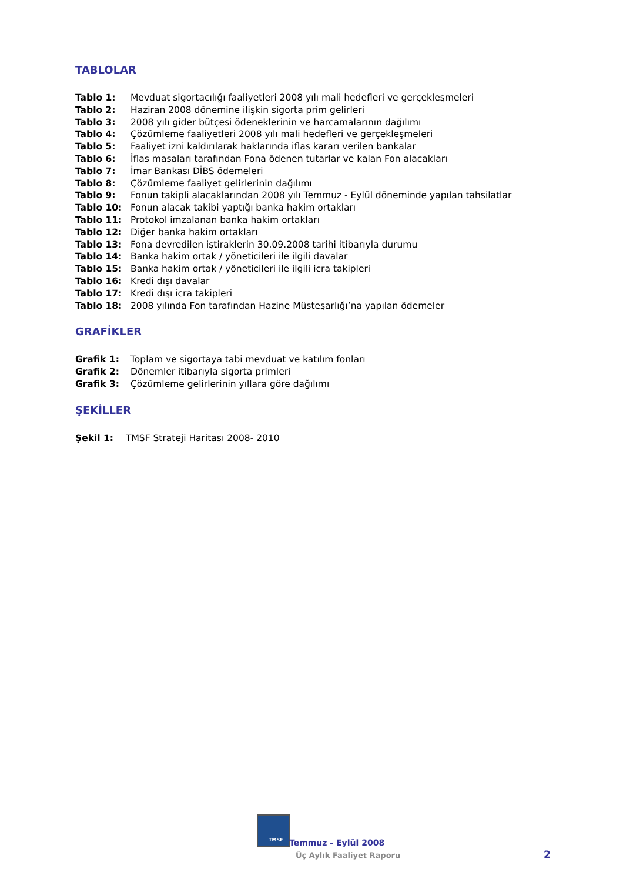TABLOLAR
| Tablo 1: | Mevduat sigortacılığı faaliyetleri 2008 yılı mali hedefleri ve gerçekleşmeleri |
| Tablo 2: | Haziran 2008 dönemine ilişkin sigorta prim gelirleri |
| Tablo 3: | 2008 yılı gider bütçesi ödeneklerinin ve harcamalarının dağılımı |
| Tablo 4: | Çözümleme faaliyetleri 2008 yılı mali hedefleri ve gerçekleşmeleri |
| Tablo 5: | Faaliyet izni kaldırılarak haklarında iflas kararı verilen bankalar |
| Tablo 6: | İflas masaları tarafından Fona ödenen tutarlar ve kalan Fon alacakları |
| Tablo 7: | İmar Bankası DİBS ödemeleri |
| Tablo 8: | Çözümleme faaliyet gelirlerinin dağılımı |
| Tablo 9: | Fonun takipli alacaklarından 2008 yılı Temmuz - Eylül döneminde yapılan tahsilatlar |
| Tablo 10: | Fonun alacak takibi yaptığı banka hakim ortakları |
| Tablo 11: | Protokol imzalanan banka hakim ortakları |
| Tablo 12: | Diğer banka hakim ortakları |
| Tablo 13: | Fona devredilen iştiraklerin 30.09.2008 tarihi itibarıyla durumu |
| Tablo 14: | Banka hakim ortak / yöneticileri ile ilgili davalar |
| Tablo 15: | Banka hakim ortak / yöneticileri ile ilgili icra takipleri |
| Tablo 16: | Kredi dışı davalar |
| Tablo 17: | Kredi dışı icra takipleri |
| Tablo 18: | 2008 yılında Fon tarafından Hazine Müsteşarlığı’na yapılan ödemeler |
GRAFİKLER
| Grafik 1: | Toplam ve sigortaya tabi mevduat ve katılım fonları |
| Grafik 2: | Dönemler itibarıyla sigorta primleri |
| Grafik 3: | Çözümleme gelirlerinin yıllara göre dağılımı |
ŞEKİLLER
| Şekil 1: | TMSF Strateji Haritası 2008- 2010 |
TMSF
Temmuz - Eylül 2008
Üç Aylık Faaliyet Raporu 2